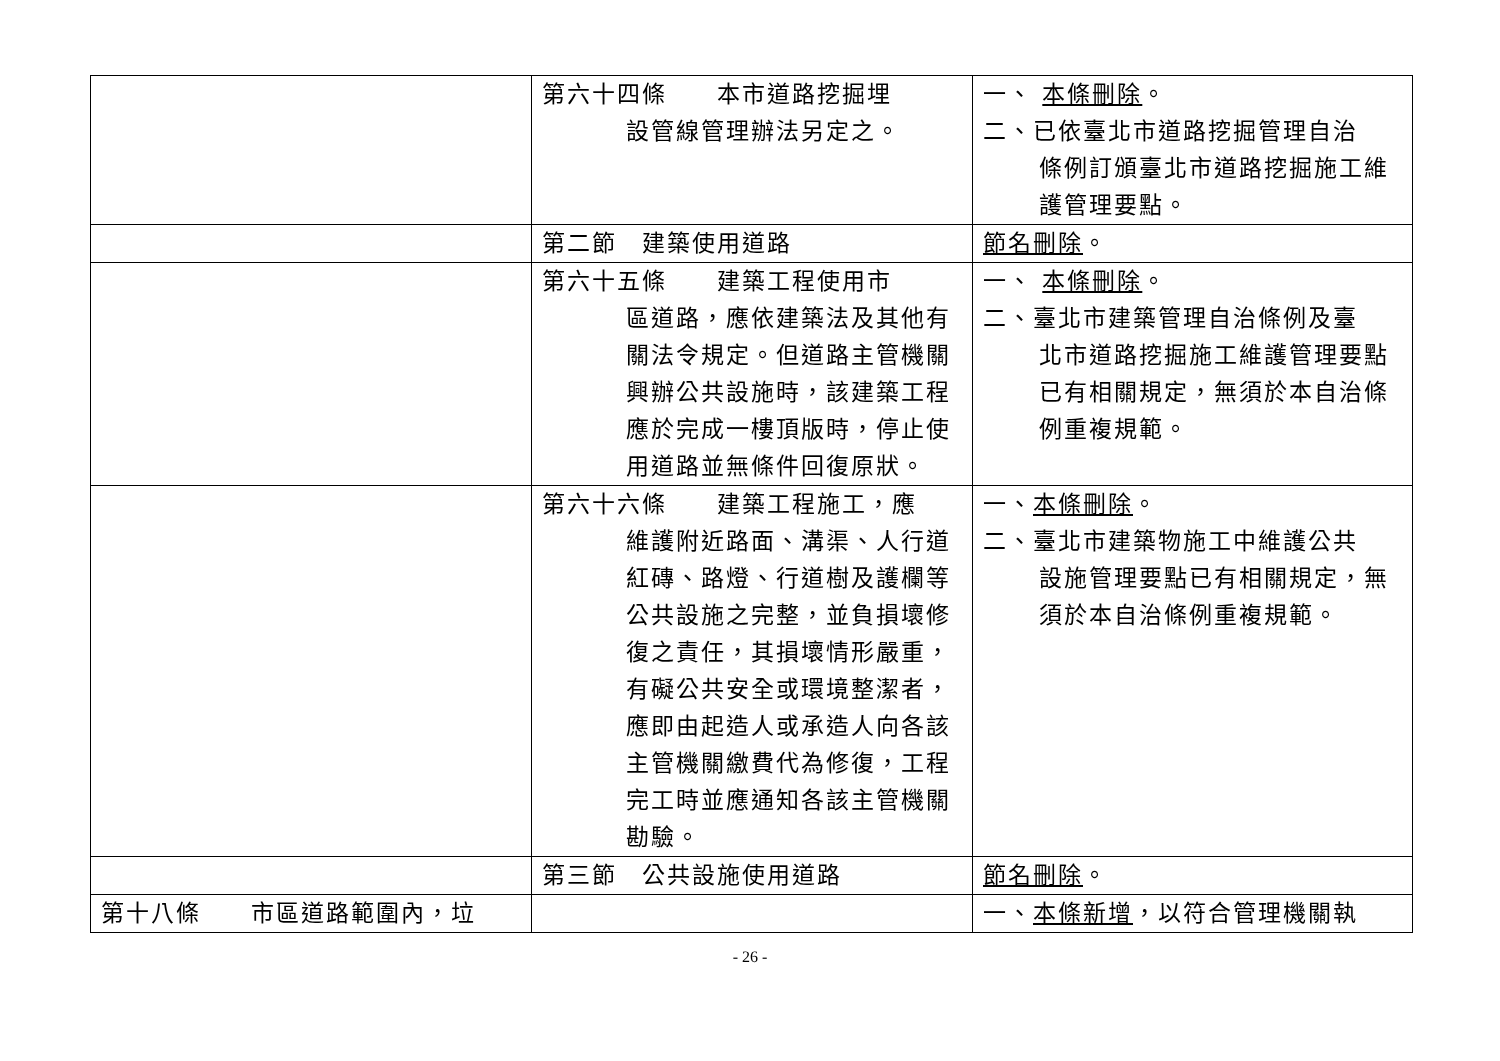| | 第六十四條 本市道路挖掘埋 設管線管理辦法另定之。 | 一、 本條刪除 。 二、已依臺北市道路挖掘管理自治 條例訂頒臺北市道路挖掘施工維護管理要點。 |
| | 第二節 建築使用道路 | 節名刪除 。 |
| | 第六十五條 建築工程使用市 區道路，應依建築法及其他有關法令規定。但道路主管機關興辦公共設施時，該建築工程應於完成一樓頂版時，停止使用道路並無條件回復原狀。 | 一、 本條刪除 。 二、臺北市建築管理自治條例及臺 北市道路挖掘施工維護管理要點已有相關規定，無須於本自治條例重複規範。 |
| | 第六十六條 建築工程施工，應 維護附近路面、溝渠、人行道紅磚、路燈、行道樹及護欄等公共設施之完整，並負損壞修復之責任，其損壞情形嚴重，有礙公共安全或環境整潔者，應即由起造人或承造人向各該主管機關繳費代為修復，工程完工時並應通知各該主管機關勘驗。 | 一、 本條刪除 。 二、臺北市建築物施工中維護公共 設施管理要點已有相關規定，無須於本自治條例重複規範。 |
| | 第三節 公共設施使用道路 | 節名刪除 。 |
| 第十八條 市區道路範圍內，垃 | | 一、 本條新增 ，以符合管理機關執 |
- 26 -